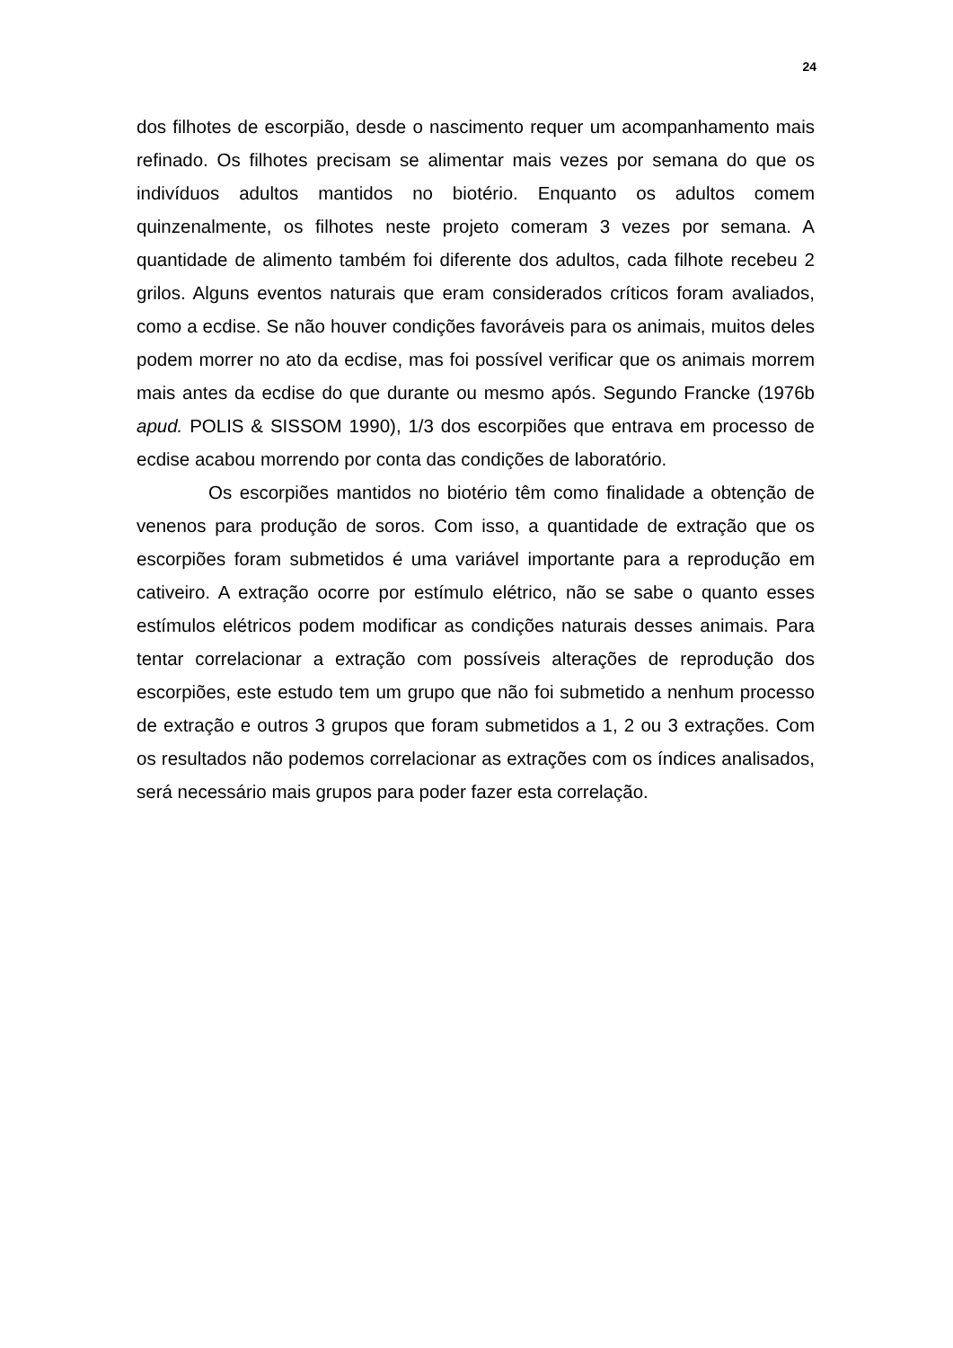24
dos filhotes de escorpião, desde o nascimento requer um acompanhamento mais refinado. Os filhotes precisam se alimentar mais vezes por semana do que os indivíduos adultos mantidos no biotério. Enquanto os adultos comem quinzenalmente, os filhotes neste projeto comeram 3 vezes por semana. A quantidade de alimento também foi diferente dos adultos, cada filhote recebeu 2 grilos. Alguns eventos naturais que eram considerados críticos foram avaliados, como a ecdise. Se não houver condições favoráveis para os animais, muitos deles podem morrer no ato da ecdise, mas foi possível verificar que os animais morrem mais antes da ecdise do que durante ou mesmo após. Segundo Francke (1976b apud. POLIS & SISSOM 1990), 1/3 dos escorpiões que entrava em processo de ecdise acabou morrendo por conta das condições de laboratório.
Os escorpiões mantidos no biotério têm como finalidade a obtenção de venenos para produção de soros. Com isso, a quantidade de extração que os escorpiões foram submetidos é uma variável importante para a reprodução em cativeiro. A extração ocorre por estímulo elétrico, não se sabe o quanto esses estímulos elétricos podem modificar as condições naturais desses animais. Para tentar correlacionar a extração com possíveis alterações de reprodução dos escorpiões, este estudo tem um grupo que não foi submetido a nenhum processo de extração e outros 3 grupos que foram submetidos a 1, 2 ou 3 extrações. Com os resultados não podemos correlacionar as extrações com os índices analisados, será necessário mais grupos para poder fazer esta correlação.